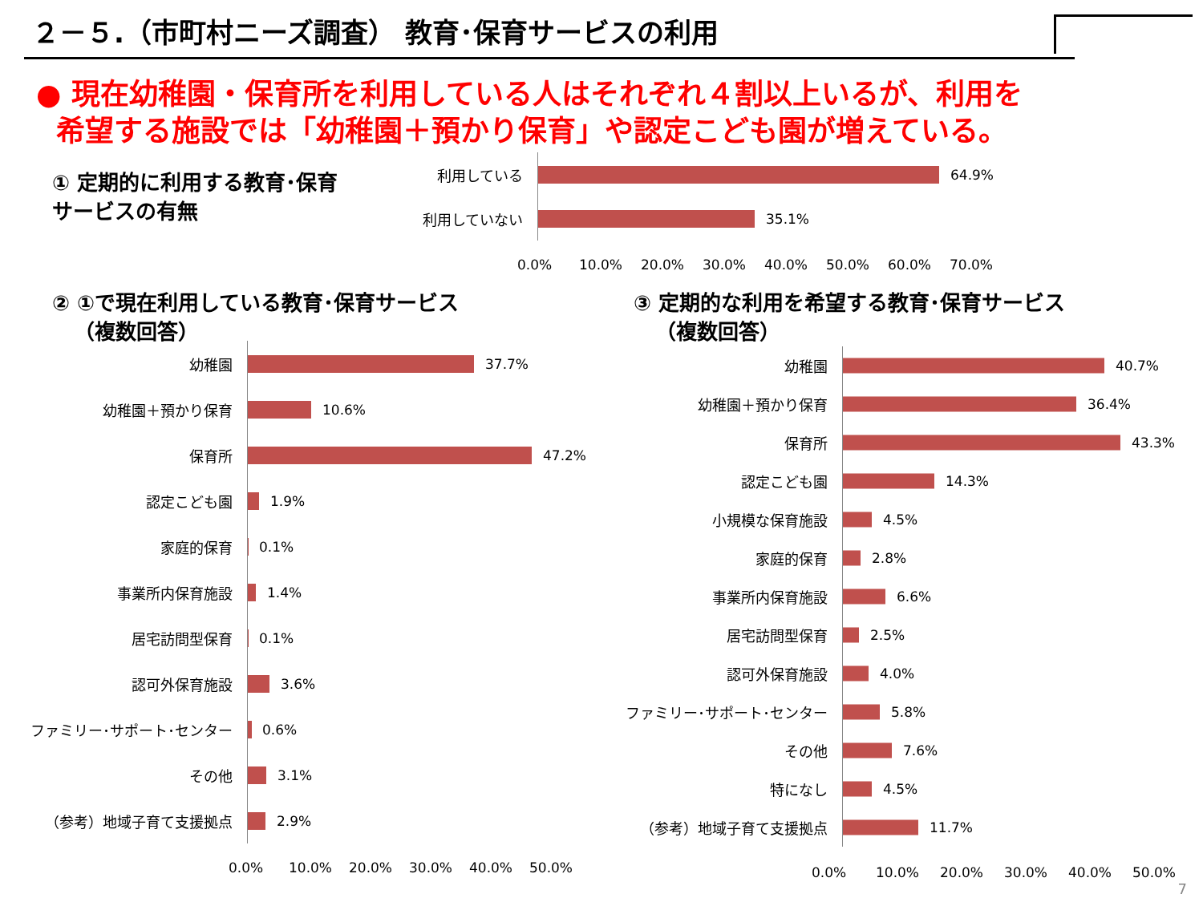２－５.（市町村ニーズ調査） 教育･保育サービスの利用
● 現在幼稚園・保育所を利用している人はそれぞれ４割以上いるが、利用を
希望する施設では「幼稚園＋預かり保育」や認定こども園が増えている。
① 定期的に利用する教育･保育
サービスの有無
利用している
64.9%
利用していない
35.1%
0.0% 10.0% 20.0% 30.0% 40.0% 50.0% 60.0% 70.0%
② ①で現在利用している教育･保育サービス
（複数回答）
幼稚園
37.7%
幼稚園＋預かり保育
10.6%
保育所
47.2%
認定こども園
1.9%
家庭的保育
0.1%
事業所内保育施設
1.4%
居宅訪問型保育
0.1%
認可外保育施設
3.6%
ファミリー･サポート･センター
0.6%
その他
3.1%
（参考）地域子育て支援拠点
2.9%
0.0% 10.0% 20.0% 30.0% 40.0% 50.0%
③ 定期的な利用を希望する教育･保育サービス
（複数回答）
幼稚園
40.7%
幼稚園＋預かり保育
36.4%
保育所
43.3%
認定こども園
14.3%
小規模な保育施設
4.5%
家庭的保育
2.8%
事業所内保育施設
6.6%
居宅訪問型保育
2.5%
認可外保育施設
4.0%
ファミリー･サポート･センター
5.8%
その他
7.6%
特になし
4.5%
（参考）地域子育て支援拠点
11.7%
0.0% 10.0% 20.0% 30.0% 40.0% 50.0%
7